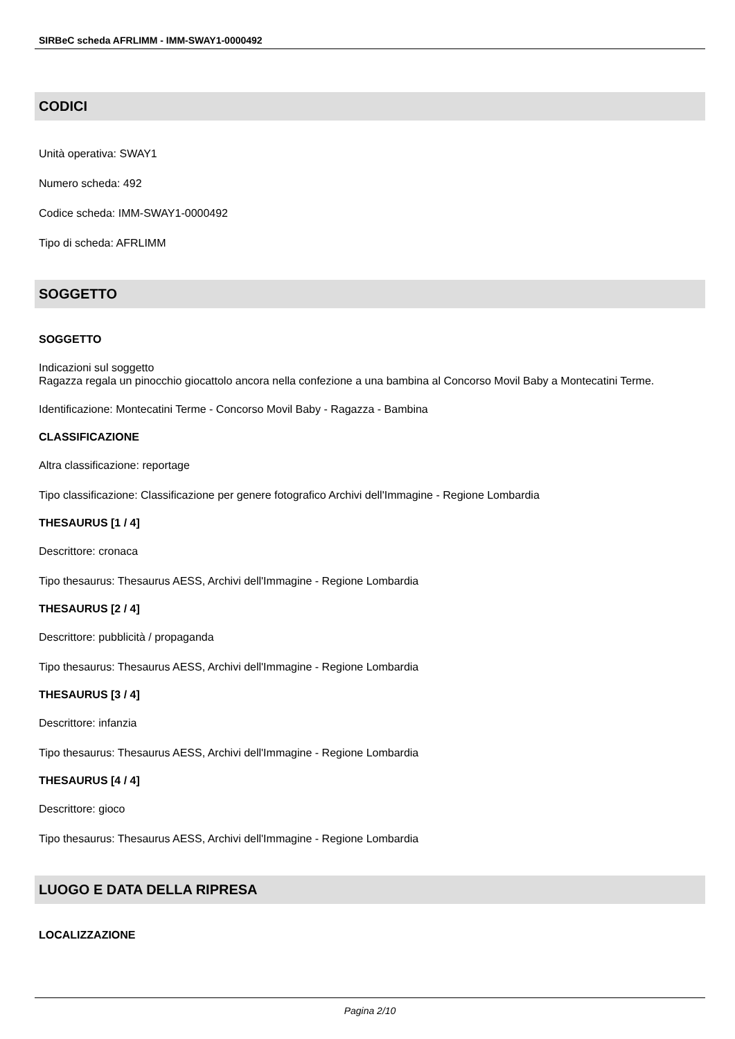SIRBeC scheda AFRLIMM - IMM-SWAY1-0000492
CODICI
Unità operativa: SWAY1
Numero scheda: 492
Codice scheda: IMM-SWAY1-0000492
Tipo di scheda: AFRLIMM
SOGGETTO
SOGGETTO
Indicazioni sul soggetto
Ragazza regala un pinocchio giocattolo ancora nella confezione a una bambina al Concorso Movil Baby a Montecatini Terme.
Identificazione: Montecatini Terme - Concorso Movil Baby - Ragazza - Bambina
CLASSIFICAZIONE
Altra classificazione: reportage
Tipo classificazione: Classificazione per genere fotografico Archivi dell'Immagine - Regione Lombardia
THESAURUS [1 / 4]
Descrittore: cronaca
Tipo thesaurus: Thesaurus AESS, Archivi dell'Immagine - Regione Lombardia
THESAURUS [2 / 4]
Descrittore: pubblicità / propaganda
Tipo thesaurus: Thesaurus AESS, Archivi dell'Immagine - Regione Lombardia
THESAURUS [3 / 4]
Descrittore: infanzia
Tipo thesaurus: Thesaurus AESS, Archivi dell'Immagine - Regione Lombardia
THESAURUS [4 / 4]
Descrittore: gioco
Tipo thesaurus: Thesaurus AESS, Archivi dell'Immagine - Regione Lombardia
LUOGO E DATA DELLA RIPRESA
LOCALIZZAZIONE
Pagina 2/10